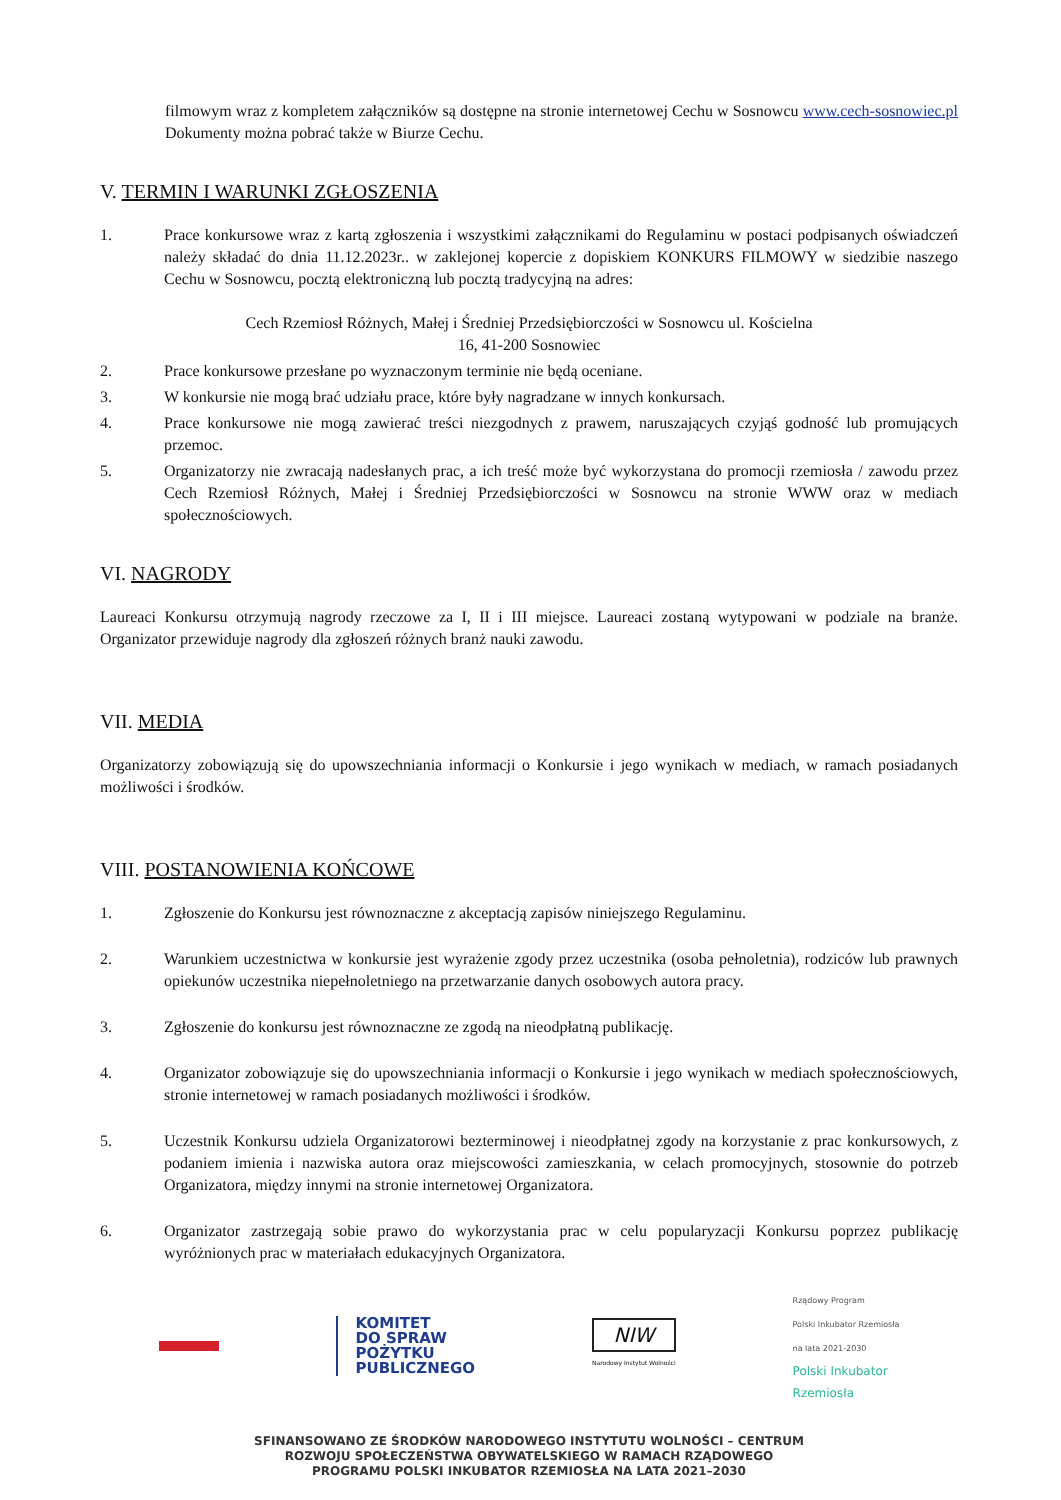filmowym wraz z kompletem załączników są dostępne na stronie internetowej Cechu w Sosnowcu www.cech-sosnowiec.pl Dokumenty można pobrać także w Biurze Cechu.
V. TERMIN I WARUNKI ZGŁOSZENIA
1. Prace konkursowe wraz z kartą zgłoszenia i wszystkimi załącznikami do Regulaminu w postaci podpisanych oświadczeń należy składać do dnia 11.12.2023r.. w zaklejonej kopercie z dopiskiem KONKURS FILMOWY w siedzibie naszego Cechu w Sosnowcu, pocztą elektroniczną lub pocztą tradycyjną na adres:
Cech Rzemiosł Różnych, Małej i Średniej Przedsiębiorczości w Sosnowcu ul. Kościelna
16, 41-200 Sosnowiec
2. Prace konkursowe przesłane po wyznaczonym terminie nie będą oceniane.
3. W konkursie nie mogą brać udziału prace, które były nagradzane w innych konkursach.
4. Prace konkursowe nie mogą zawierać treści niezgodnych z prawem, naruszających czyjąś godność lub promujących przemoc.
5. Organizatorzy nie zwracają nadesłanych prac, a ich treść może być wykorzystana do promocji rzemiosła / zawodu przez Cech Rzemiosł Różnych, Małej i Średniej Przedsiębiorczości w Sosnowcu na stronie WWW oraz w mediach społecznościowych.
VI. NAGRODY
Laureaci Konkursu otrzymują nagrody rzeczowe za I, II i III miejsce. Laureaci zostaną wytypowani w podziale na branże. Organizator przewiduje nagrody dla zgłoszeń różnych branż nauki zawodu.
VII. MEDIA
Organizatorzy zobowiązują się do upowszechniania informacji o Konkursie i jego wynikach w mediach, w ramach posiadanych możliwości i środków.
VIII. POSTANOWIENIA KOŃCOWE
1. Zgłoszenie do Konkursu jest równoznaczne z akceptacją zapisów niniejszego Regulaminu.
2. Warunkiem uczestnictwa w konkursie jest wyrażenie zgody przez uczestnika (osoba pełnoletnia), rodziców lub prawnych opiekunów uczestnika niepełnoletniego na przetwarzanie danych osobowych autora pracy.
3. Zgłoszenie do konkursu jest równoznaczne ze zgodą na nieodpłatną publikację.
4. Organizator zobowiązuje się do upowszechniania informacji o Konkursie i jego wynikach w mediach społecznościowych, stronie internetowej w ramach posiadanych możliwości i środków.
5. Uczestnik Konkursu udziela Organizatorowi bezterminowej i nieodpłatnej zgody na korzystanie z prac konkursowych, z podaniem imienia i nazwiska autora oraz miejscowości zamieszkania, w celach promocyjnych, stosownie do potrzeb Organizatora, między innymi na stronie internetowej Organizatora.
6. Organizator zastrzegają sobie prawo do wykorzystania prac w celu popularyzacji Konkursu poprzez publikację wyróżnionych prac w materiałach edukacyjnych Organizatora.
KOMITET
DO SPRAW
POŻYTKU
PUBLICZNEGO
NIW
Narodowy Instytut Wolności
Rządowy Program
Polski Inkubator Rzemiosła
na lata 2021-2030
Polski Inkubator
Rzemiosła
SFINANSOWANO ZE ŚRODKÓW NARODOWEGO INSTYTUTU WOLNOŚCI – CENTRUM
ROZWOJU SPOŁECZEŃSTWA OBYWATELSKIEGO W RAMACH RZĄDOWEGO
PROGRAMU POLSKI INKUBATOR RZEMIOSŁA NA LATA 2021–2030